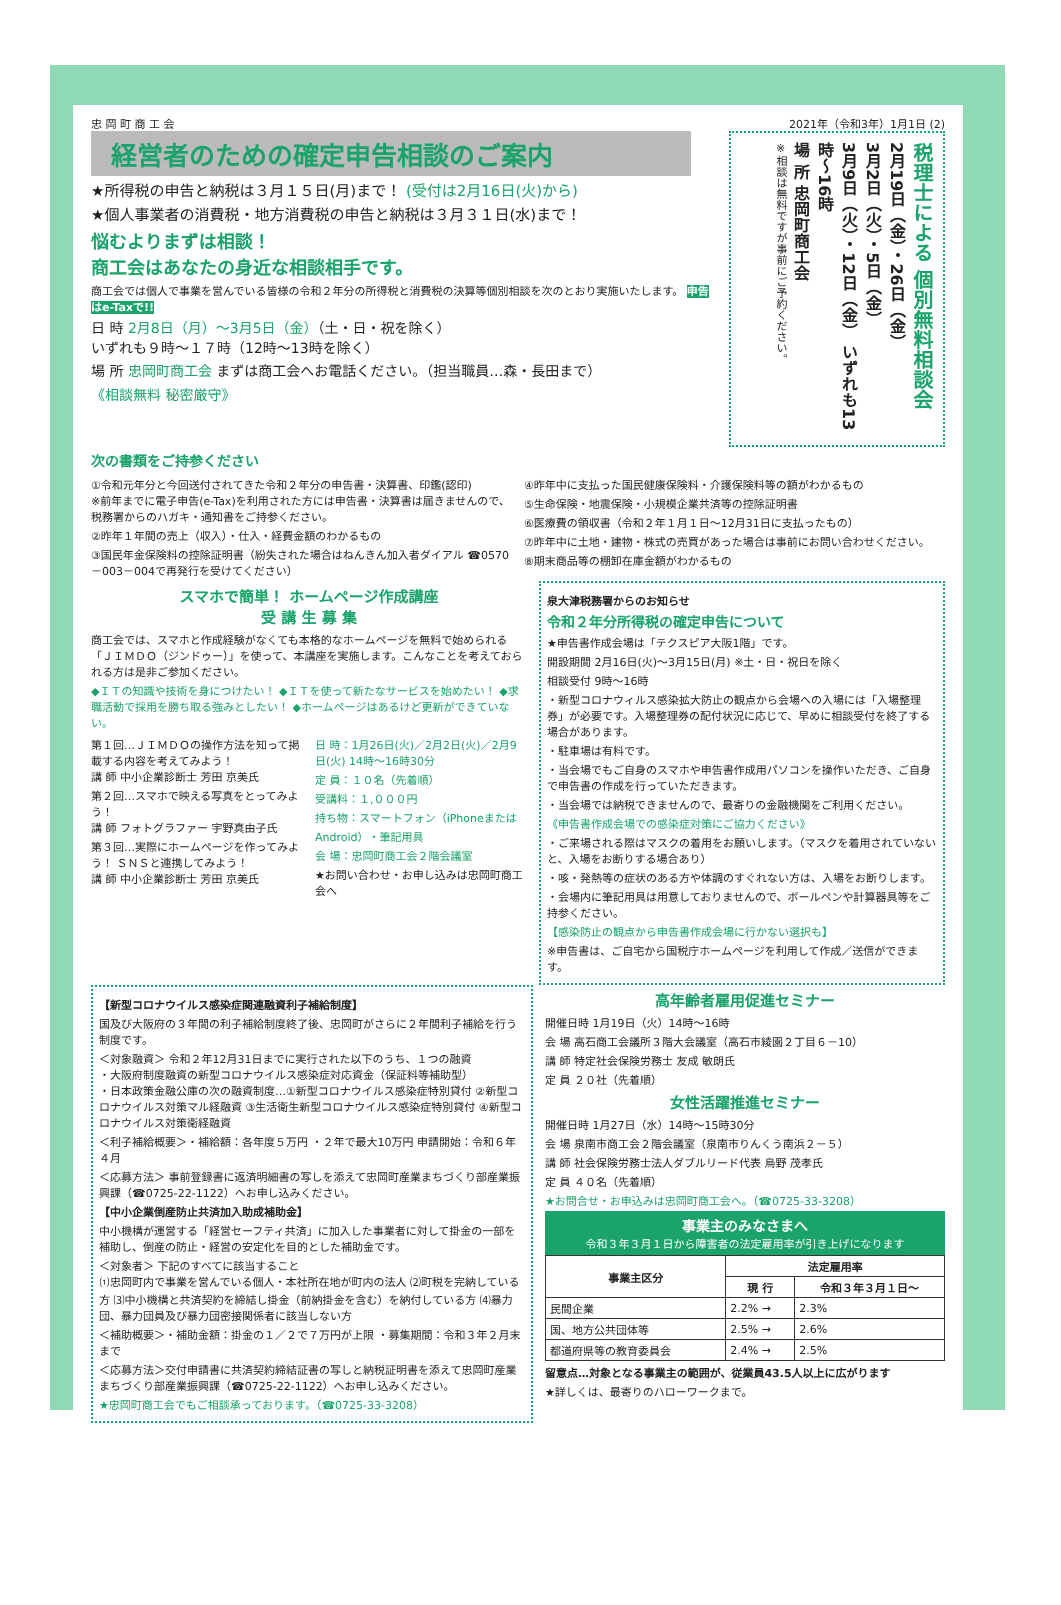忠 岡 町 商 工 会 2021年（令和3年）1月1日 (2)
経営者のための確定申告相談のご案内
★所得税の申告と納税は３月１５日(月)まで！ (受付は2月16日(火)から)
★個人事業者の消費税・地方消費税の申告と納税は３月３１日(水)まで！
悩むよりまずは相談！
商工会はあなたの身近な相談相手です。
商工会では個人で事業を営んでいる皆様の令和２年分の所得税と消費税の決算等個別相談を次のとおり実施いたします。 申告はe-Taxで!!
日 時 2月8日（月）～3月5日（金）（土・日・祝を除く）
いずれも９時～１７時（12時～13時を除く）
場 所 忠岡町商工会 まずは商工会へお電話ください。（担当職員…森・長田まで）
《相談無料 秘密厳守》
税理士による 個別無料相談会
2月19日（金）・26日（金）
3月2日（火）・5日（金）
3月9日（火）・12日（金） いずれも13時～16時
場 所 忠岡町商工会
※相談は無料ですが事前にご予約ください。
次の書類をご持参ください
①令和元年分と今回送付されてきた令和２年分の申告書・決算書、印鑑(認印)
※前年までに電子申告(e-Tax)を利用された方には申告書・決算書は届きませんので、税務署からのハガキ・通知書をご持参ください。
②昨年１年間の売上（収入）・仕入・経費金額のわかるもの
③国民年金保険料の控除証明書（紛失された場合はねんきん加入者ダイアル ☎0570－003－004で再発行を受けてください）
④昨年中に支払った国民健康保険料・介護保険料等の額がわかるもの
⑤生命保険・地震保険・小規模企業共済等の控除証明書
⑥医療費の領収書（令和２年１月１日～12月31日に支払ったもの）
⑦昨年中に土地・建物・株式の売買があった場合は事前にお問い合わせください。
⑧期末商品等の棚卸在庫金額がわかるもの
スマホで簡単！ ホームページ作成講座
受 講 生 募 集
商工会では、スマホと作成経験がなくても本格的なホームページを無料で始められる「ＪＩＭＤＯ（ジンドゥー）」を使って、本講座を実施します。こんなことを考えておられる方は是非ご参加ください。
◆ＩＴの知識や技術を身につけたい！ ◆ＩＴを使って新たなサービスを始めたい！ ◆求職活動で採用を勝ち取る強みとしたい！ ◆ホームページはあるけど更新ができていない。
第１回…ＪＩＭＤＯの操作方法を知って掲載する内容を考えてみよう！
講 師 中小企業診断士 芳田 京美氏
第２回…スマホで映える写真をとってみよう！
講 師 フォトグラファー 宇野真由子氏
第３回…実際にホームページを作ってみよう！ ＳＮＳと連携してみよう！
講 師 中小企業診断士 芳田 京美氏
日 時：1月26日(火)／2月2日(火)／2月9日(火) 14時～16時30分
定 員：１０名（先着順）
受講料：１,０００円
持ち物：スマートフォン（iPhoneまたはAndroid）・筆記用具
会 場：忠岡町商工会２階会議室
★お問い合わせ・お申し込みは忠岡町商工会へ
泉大津税務署からのお知らせ
令和２年分所得税の確定申告について
★申告書作成会場は「テクスピア大阪1階」です。
開設期間 2月16日(火)～3月15日(月) ※土・日・祝日を除く
相談受付 9時～16時
・新型コロナウィルス感染拡大防止の観点から会場への入場には「入場整理券」が必要です。入場整理券の配付状況に応じて、早めに相談受付を終了する場合があります。
・駐車場は有料です。
・当会場でもご自身のスマホや申告書作成用パソコンを操作いただき、ご自身で申告書の作成を行っていただきます。
・当会場では納税できませんので、最寄りの金融機関をご利用ください。
《申告書作成会場での感染症対策にご協力ください》
・ご来場される際はマスクの着用をお願いします。（マスクを着用されていないと、入場をお断りする場合あり）
・咳・発熱等の症状のある方や体調のすぐれない方は、入場をお断りします。
・会場内に筆記用具は用意しておりませんので、ボールペンや計算器具等をご持参ください。
【感染防止の観点から申告書作成会場に行かない選択も】
※申告書は、ご自宅から国税庁ホームページを利用して作成／送信ができます。
【新型コロナウイルス感染症関連融資利子補給制度】
国及び大阪府の３年間の利子補給制度終了後、忠岡町がさらに２年間利子補給を行う制度です。
＜対象融資＞ 令和２年12月31日までに実行された以下のうち、１つの融資
・大阪府制度融資の新型コロナウイルス感染症対応資金（保証料等補助型）
・日本政策金融公庫の次の融資制度…①新型コロナウイルス感染症特別貸付 ②新型コロナウイルス対策マル経融資 ③生活衛生新型コロナウイルス感染症特別貸付 ④新型コロナウイルス対策衛経融資
＜利子補給概要＞・補給額：各年度５万円 ・２年で最大10万円 申請開始：令和６年４月
＜応募方法＞ 事前登録書に返済明細書の写しを添えて忠岡町産業まちづくり部産業振興課（☎0725-22-1122）へお申し込みください。
【中小企業倒産防止共済加入助成補助金】
中小機構が運営する「経営セーフティ共済」に加入した事業者に対して掛金の一部を補助し、倒産の防止・経営の安定化を目的とした補助金です。
＜対象者＞ 下記のすべてに該当すること
⑴忠岡町内で事業を営んでいる個人・本社所在地が町内の法人 ⑵町税を完納している方 ⑶中小機構と共済契約を締結し掛金（前納掛金を含む）を納付している方 ⑷暴力団、暴力団員及び暴力団密接関係者に該当しない方
＜補助概要＞・補助金額：掛金の１／２で７万円が上限 ・募集期間：令和３年２月末まで
＜応募方法＞交付申請書に共済契約締結証書の写しと納税証明書を添えて忠岡町産業まちづくり部産業振興課（☎0725-22-1122）へお申し込みください。
★忠岡町商工会でもご相談承っております。（☎0725-33-3208）
高年齢者雇用促進セミナー
開催日時 1月19日（火）14時～16時
会 場 高石商工会議所３階大会議室（高石市綾園２丁目６－10）
講 師 特定社会保険労務士 友成 敏朗氏
定 員 ２０社（先着順）
女性活躍推進セミナー
開催日時 1月27日（水）14時～15時30分
会 場 泉南市商工会２階会議室（泉南市りんくう南浜２－５）
講 師 社会保険労務士法人ダブルリード代表 烏野 茂孝氏
定 員 ４０名（先着順）
★お問合せ・お申込みは忠岡町商工会へ。（☎0725-33-3208）
事業主のみなさまへ
令和３年３月１日から障害者の法定雇用率が引き上げになります
| 事業主区分 | 法定雇用率 | |
| --- | --- | --- |
| | 現 行 | 令和３年３月１日～ |
| 民間企業 | 2.2% → | 2.3% |
| 国、地方公共団体等 | 2.5% → | 2.6% |
| 都道府県等の教育委員会 | 2.4% → | 2.5% |
留意点…対象となる事業主の範囲が、従業員43.5人以上に広がります
★詳しくは、最寄りのハローワークまで。